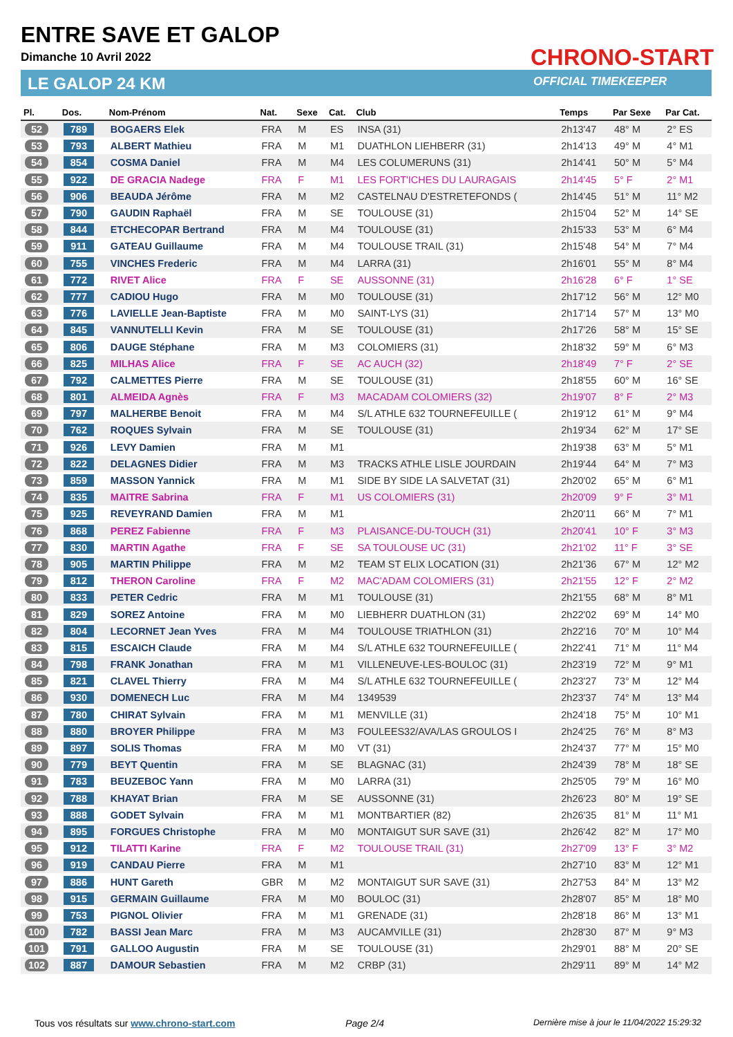ENTRE SAVE ET GALOP
Dimanche 10 Avril 2022
LE GALOP 24 KM
CHRONO-START
OFFICIAL TIMEKEEPER
| Pl. | Dos. | Nom-Prénom | Nat. | Sexe | Cat. | Club | Temps | Par Sexe | Par Cat. |
| --- | --- | --- | --- | --- | --- | --- | --- | --- | --- |
| 52 | 789 | BOGAERS Elek | FRA | M | ES | INSA (31) | 2h13'47 | 48° M | 2° ES |
| 53 | 793 | ALBERT Mathieu | FRA | M | M1 | DUATHLON LIEHBERR (31) | 2h14'13 | 49° M | 4° M1 |
| 54 | 854 | COSMA Daniel | FRA | M | M4 | LES COLUMERUNS (31) | 2h14'41 | 50° M | 5° M4 |
| 55 | 922 | DE GRACIA Nadege | FRA | F | M1 | LES FORT'ICHES DU LAURAGAIS | 2h14'45 | 5° F | 2° M1 |
| 56 | 906 | BEAUDA Jérôme | FRA | M | M2 | CASTELNAU D'ESTRETEFONDS ( | 2h14'45 | 51° M | 11° M2 |
| 57 | 790 | GAUDIN Raphaël | FRA | M | SE | TOULOUSE (31) | 2h15'04 | 52° M | 14° SE |
| 58 | 844 | ETCHECOPAR Bertrand | FRA | M | M4 | TOULOUSE (31) | 2h15'33 | 53° M | 6° M4 |
| 59 | 911 | GATEAU Guillaume | FRA | M | M4 | TOULOUSE TRAIL (31) | 2h15'48 | 54° M | 7° M4 |
| 60 | 755 | VINCHES Frederic | FRA | M | M4 | LARRA (31) | 2h16'01 | 55° M | 8° M4 |
| 61 | 772 | RIVET Alice | FRA | F | SE | AUSSONNE (31) | 2h16'28 | 6° F | 1° SE |
| 62 | 777 | CADIOU Hugo | FRA | M | M0 | TOULOUSE (31) | 2h17'12 | 56° M | 12° M0 |
| 63 | 776 | LAVIELLE Jean-Baptiste | FRA | M | M0 | SAINT-LYS (31) | 2h17'14 | 57° M | 13° M0 |
| 64 | 845 | VANNUTELLI Kevin | FRA | M | SE | TOULOUSE (31) | 2h17'26 | 58° M | 15° SE |
| 65 | 806 | DAUGE Stéphane | FRA | M | M3 | COLOMIERS (31) | 2h18'32 | 59° M | 6° M3 |
| 66 | 825 | MILHAS Alice | FRA | F | SE | AC AUCH (32) | 2h18'49 | 7° F | 2° SE |
| 67 | 792 | CALMETTES Pierre | FRA | M | SE | TOULOUSE (31) | 2h18'55 | 60° M | 16° SE |
| 68 | 801 | ALMEIDA Agnès | FRA | F | M3 | MACADAM COLOMIERS (32) | 2h19'07 | 8° F | 2° M3 |
| 69 | 797 | MALHERBE Benoit | FRA | M | M4 | S/L ATHLE 632 TOURNEFEUILLE ( | 2h19'12 | 61° M | 9° M4 |
| 70 | 762 | ROQUES Sylvain | FRA | M | SE | TOULOUSE (31) | 2h19'34 | 62° M | 17° SE |
| 71 | 926 | LEVY Damien | FRA | M | M1 | | 2h19'38 | 63° M | 5° M1 |
| 72 | 822 | DELAGNES Didier | FRA | M | M3 | TRACKS ATHLE LISLE JOURDAIN | 2h19'44 | 64° M | 7° M3 |
| 73 | 859 | MASSON Yannick | FRA | M | M1 | SIDE BY SIDE LA SALVETAT (31) | 2h20'02 | 65° M | 6° M1 |
| 74 | 835 | MAITRE Sabrina | FRA | F | M1 | US COLOMIERS (31) | 2h20'09 | 9° F | 3° M1 |
| 75 | 925 | REVEYRAND Damien | FRA | M | M1 | | 2h20'11 | 66° M | 7° M1 |
| 76 | 868 | PEREZ Fabienne | FRA | F | M3 | PLAISANCE-DU-TOUCH (31) | 2h20'41 | 10° F | 3° M3 |
| 77 | 830 | MARTIN Agathe | FRA | F | SE | SA TOULOUSE UC (31) | 2h21'02 | 11° F | 3° SE |
| 78 | 905 | MARTIN Philippe | FRA | M | M2 | TEAM ST ELIX LOCATION (31) | 2h21'36 | 67° M | 12° M2 |
| 79 | 812 | THERON Caroline | FRA | F | M2 | MAC'ADAM COLOMIERS (31) | 2h21'55 | 12° F | 2° M2 |
| 80 | 833 | PETER Cedric | FRA | M | M1 | TOULOUSE (31) | 2h21'55 | 68° M | 8° M1 |
| 81 | 829 | SOREZ Antoine | FRA | M | M0 | LIEBHERR DUATHLON (31) | 2h22'02 | 69° M | 14° M0 |
| 82 | 804 | LECORNET Jean Yves | FRA | M | M4 | TOULOUSE TRIATHLON (31) | 2h22'16 | 70° M | 10° M4 |
| 83 | 815 | ESCAICH Claude | FRA | M | M4 | S/L ATHLE 632 TOURNEFEUILLE ( | 2h22'41 | 71° M | 11° M4 |
| 84 | 798 | FRANK Jonathan | FRA | M | M1 | VILLENEUVE-LES-BOULOC (31) | 2h23'19 | 72° M | 9° M1 |
| 85 | 821 | CLAVEL Thierry | FRA | M | M4 | S/L ATHLE 632 TOURNEFEUILLE ( | 2h23'27 | 73° M | 12° M4 |
| 86 | 930 | DOMENECH Luc | FRA | M | M4 | 1349539 | 2h23'37 | 74° M | 13° M4 |
| 87 | 780 | CHIRAT Sylvain | FRA | M | M1 | MENVILLE (31) | 2h24'18 | 75° M | 10° M1 |
| 88 | 880 | BROYER Philippe | FRA | M | M3 | FOULEES32/AVA/LAS GROULOS I | 2h24'25 | 76° M | 8° M3 |
| 89 | 897 | SOLIS Thomas | FRA | M | M0 | VT (31) | 2h24'37 | 77° M | 15° M0 |
| 90 | 779 | BEYT Quentin | FRA | M | SE | BLAGNAC (31) | 2h24'39 | 78° M | 18° SE |
| 91 | 783 | BEUZEBOC Yann | FRA | M | M0 | LARRA (31) | 2h25'05 | 79° M | 16° M0 |
| 92 | 788 | KHAYAT Brian | FRA | M | SE | AUSSONNE (31) | 2h26'23 | 80° M | 19° SE |
| 93 | 888 | GODET Sylvain | FRA | M | M1 | MONTBARTIER (82) | 2h26'35 | 81° M | 11° M1 |
| 94 | 895 | FORGUES Christophe | FRA | M | M0 | MONTAIGUT SUR SAVE (31) | 2h26'42 | 82° M | 17° M0 |
| 95 | 912 | TILATTI Karine | FRA | F | M2 | TOULOUSE TRAIL (31) | 2h27'09 | 13° F | 3° M2 |
| 96 | 919 | CANDAU Pierre | FRA | M | M1 | | 2h27'10 | 83° M | 12° M1 |
| 97 | 886 | HUNT Gareth | GBR | M | M2 | MONTAIGUT SUR SAVE (31) | 2h27'53 | 84° M | 13° M2 |
| 98 | 915 | GERMAIN Guillaume | FRA | M | M0 | BOULOC (31) | 2h28'07 | 85° M | 18° M0 |
| 99 | 753 | PIGNOL Olivier | FRA | M | M1 | GRENADE (31) | 2h28'18 | 86° M | 13° M1 |
| 100 | 782 | BASSI Jean Marc | FRA | M | M3 | AUCAMVILLE (31) | 2h28'30 | 87° M | 9° M3 |
| 101 | 791 | GALLOO Augustin | FRA | M | SE | TOULOUSE (31) | 2h29'01 | 88° M | 20° SE |
| 102 | 887 | DAMOUR Sebastien | FRA | M | M2 | CRBP (31) | 2h29'11 | 89° M | 14° M2 |
Tous vos résultats sur www.chrono-start.com
Page 2/4
Dernière mise à jour le 11/04/2022 15:29:32